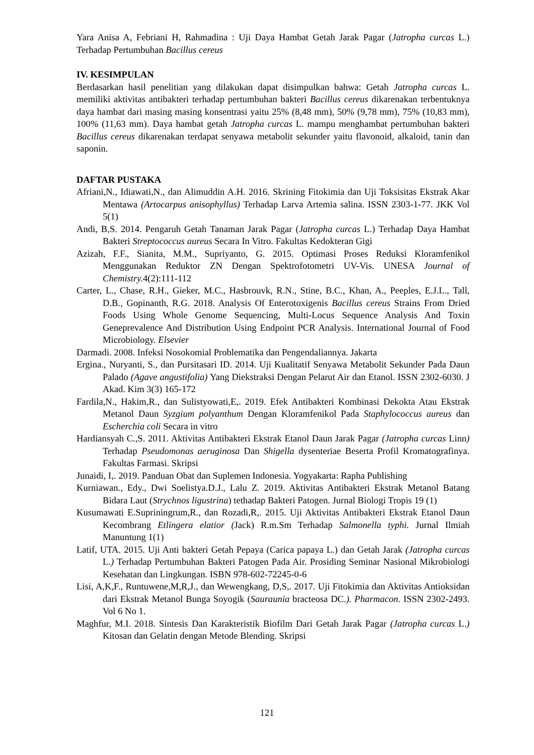Yara Anisa A, Febriani H, Rahmadina : Uji Daya Hambat Getah Jarak Pagar (Jatropha curcas L.) Terhadap Pertumbuhan Bacillus cereus
IV. KESIMPULAN
Berdasarkan hasil penelitian yang dilakukan dapat disimpulkan bahwa: Getah Jatropha curcas L. memiliki aktivitas antibakteri terhadap pertumbuhan bakteri Bacillus cereus dikarenakan terbentuknya daya hambat dari masing masing konsentrasi yaitu 25% (8,48 mm), 50% (9,78 mm), 75% (10,83 mm), 100% (11,63 mm). Daya hambat getah Jatropha curcas L. mampu menghambat pertumbuhan bakteri Bacillus cereus dikarenakan terdapat senyawa metabolit sekunder yaitu flavonoid, alkaloid, tanin dan saponin.
DAFTAR PUSTAKA
Afriani,N., Idiawati,N., dan Alimuddin A.H. 2016. Skrining Fitokimia dan Uji Toksisitas Ekstrak Akar Mentawa (Artocarpus anisophyllus) Terhadap Larva Artemia salina. ISSN 2303-1-77. JKK Vol 5(1)
Andi, B,S. 2014. Pengaruh Getah Tanaman Jarak Pagar (Jatropha curcas L.) Terhadap Daya Hambat Bakteri Streptococcus aureus Secara In Vitro. Fakultas Kedokteran Gigi
Azizah, F.F., Sianita, M.M., Supriyanto, G. 2015. Optimasi Proses Reduksi Kloramfenikol Menggunakan Reduktor ZN Dengan Spektrofotometri UV-Vis. UNESA Journal of Chemistry. 4(2):111-112
Carter, L., Chase, R.H., Gieker, M.C., Hasbrouvk, R.N., Stine, B.C., Khan, A., Peeples, E.J.L., Tall, D.B., Gopinanth, R.G. 2018. Analysis Of Enterotoxigenis Bacillus cereus Strains From Dried Foods Using Whole Genome Sequencing, Multi-Locus Sequence Analysis And Toxin Geneprevalence And Distribution Using Endpoint PCR Analysis. International Journal of Food Microbiology. Elsevier
Darmadi. 2008. Infeksi Nosokomial Problematika dan Pengendaliannya. Jakarta
Ergina., Nuryanti, S., dan Pursitasari ID. 2014. Uji Kualitatif Senyawa Metabolit Sekunder Pada Daun Palado (Agave angustifolia) Yang Diekstraksi Dengan Pelarut Air dan Etanol. ISSN 2302-6030. J Akad. Kim 3(3) 165-172
Fardila,N., Hakim,R., dan Sulistyowati,E,. 2019. Efek Antibakteri Kombinasi Dekokta Atau Ekstrak Metanol Daun Syzgium polyanthum Dengan Kloramfenikol Pada Staphylococcus aureus dan Escherchia coli Secara in vitro
Hardiansyah C.,S. 2011. Aktivitas Antibakteri Ekstrak Etanol Daun Jarak Pagar (Jatropha curcas Linn) Terhadap Pseudomonas aeruginosa Dan Shigella dysenteriae Beserta Profil Kromatografinya. Fakultas Farmasi. Skripsi
Junaidi, I,. 2019. Panduan Obat dan Suplemen Indonesia. Yogyakarta: Rapha Publishing
Kurniawan., Edy., Dwi Soelistya.D.J., Lalu Z. 2019. Aktivitas Antibakteri Ekstrak Metanol Batang Bidara Laut (Strychnos ligustrina) tethadap Bakteri Patogen. Jurnal Biologi Tropis 19 (1)
Kusumawati E.Supriningrum,R., dan Rozadi,R,. 2015. Uji Aktivitas Antibakteri Ekstrak Etanol Daun Kecombrang Etlingera elatior (Jack) R.m.Sm Terhadap Salmonella typhi. Jurnal Ilmiah Manuntung 1(1)
Latif, UTA. 2015. Uji Anti bakteri Getah Pepaya (Carica papaya L.) dan Getah Jarak (Jatropha curcas L.) Terhadap Pertumbuhan Bakteri Patogen Pada Air. Prosiding Seminar Nasional Mikrobiologi Kesehatan dan Lingkungan. ISBN 978-602-72245-0-6
Lisi, A,K,F., Runtuwene,M,R,J., dan Wewengkang, D,S,. 2017. Uji Fitokimia dan Aktivitas Antioksidan dari Ekstrak Metanol Bunga Soyogik (Sauraunia bracteosa DC.). Pharmacon. ISSN 2302-2493. Vol 6 No 1.
Maghfur, M.I. 2018. Sintesis Dan Karakteristik Biofilm Dari Getah Jarak Pagar (Jatropha curcas L.) Kitosan dan Gelatin dengan Metode Blending. Skripsi
121